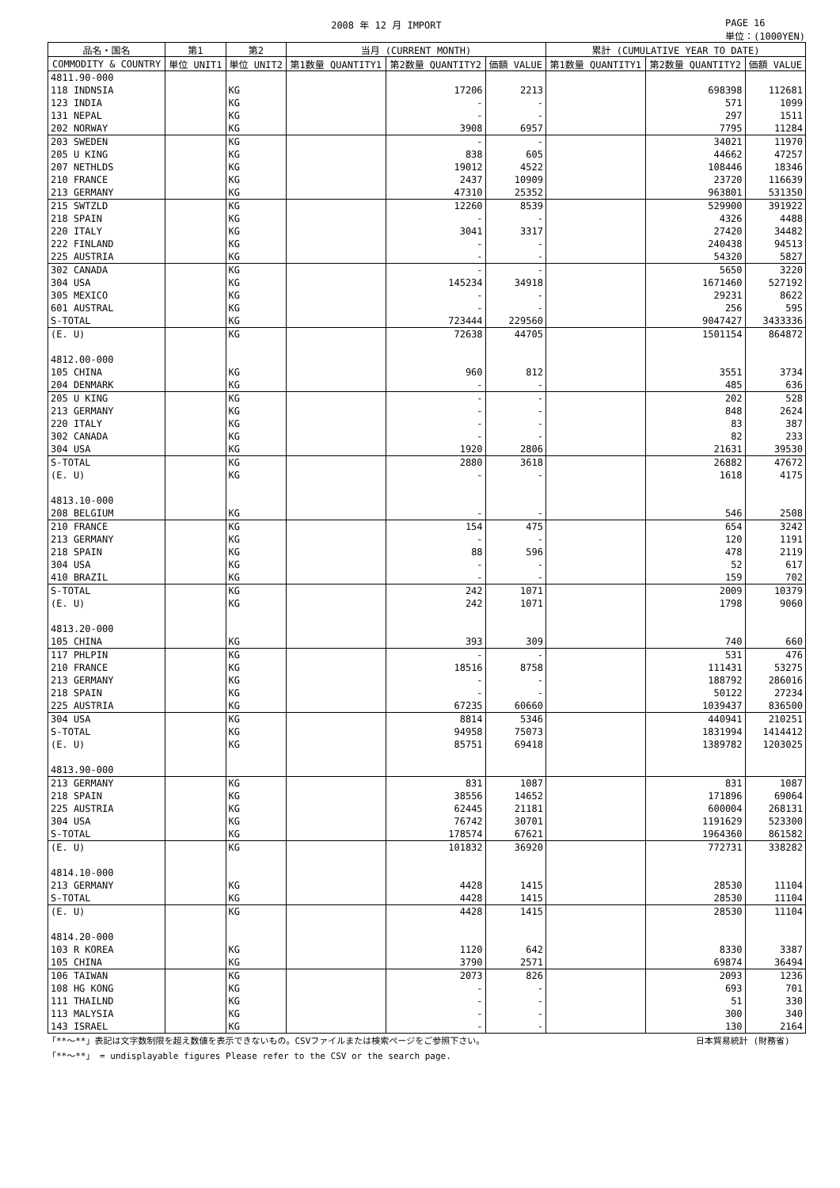2008 年 12 月 IMPORT PAGE 16
単位：(1000YEN)
| 品名・国名 | 第1 | 第2 | 当月 (CURRENT MONTH) | | | 累計 (CUMULATIVE YEAR TO DATE) | | |
| --- | --- | --- | --- | --- | --- | --- | --- | --- |
| COMMODITY & COUNTRY | 単位 UNIT1 | 単位 UNIT2 | 第1数量 QUANTITY1 | 第2数量 QUANTITY2 | 価額 VALUE | 第1数量 QUANTITY1 | 第2数量 QUANTITY2 | 価額 VALUE |
| 4811.90-000 | | | | | | | | |
| 118 INDNSIA | | KG | | 17206 | 2213 | | 698398 | 112681 |
| 123 INDIA | | KG | | - | - | | 571 | 1099 |
| 131 NEPAL | | KG | | - | - | | 297 | 1511 |
| 202 NORWAY | | KG | | 3908 | 6957 | | 7795 | 11284 |
| 203 SWEDEN | | KG | | - | - | | 34021 | 11970 |
| 205 U KING | | KG | | 838 | 605 | | 44662 | 47257 |
| 207 NETHLDS | | KG | | 19012 | 4522 | | 108446 | 18346 |
| 210 FRANCE | | KG | | 2437 | 10909 | | 23720 | 116639 |
| 213 GERMANY | | KG | | 47310 | 25352 | | 963801 | 531350 |
| 215 SWTZLD | | KG | | 12260 | 8539 | | 529900 | 391922 |
| 218 SPAIN | | KG | | - | - | | 4326 | 4488 |
| 220 ITALY | | KG | | 3041 | 3317 | | 27420 | 34482 |
| 222 FINLAND | | KG | | - | - | | 240438 | 94513 |
| 225 AUSTRIA | | KG | | - | - | | 54320 | 5827 |
| 302 CANADA | | KG | | - | - | | 5650 | 3220 |
| 304 USA | | KG | | 145234 | 34918 | | 1671460 | 527192 |
| 305 MEXICO | | KG | | - | - | | 29231 | 8622 |
| 601 AUSTRAL | | KG | | - | - | | 256 | 595 |
| S-TOTAL | | KG | | 723444 | 229560 | | 9047427 | 3433336 |
| (E. U) | | KG | | 72638 | 44705 | | 1501154 | 864872 |
| 4812.00-000 | | | | | | | | |
| 105 CHINA | | KG | | 960 | 812 | | 3551 | 3734 |
| 204 DENMARK | | KG | | - | - | | 485 | 636 |
| 205 U KING | | KG | | - | - | | 202 | 528 |
| 213 GERMANY | | KG | | - | - | | 848 | 2624 |
| 220 ITALY | | KG | | - | - | | 83 | 387 |
| 302 CANADA | | KG | | - | - | | 82 | 233 |
| 304 USA | | KG | | 1920 | 2806 | | 21631 | 39530 |
| S-TOTAL | | KG | | 2880 | 3618 | | 26882 | 47672 |
| (E. U) | | KG | | - | - | | 1618 | 4175 |
| 4813.10-000 | | | | | | | | |
| 208 BELGIUM | | KG | | - | - | | 546 | 2508 |
| 210 FRANCE | | KG | | 154 | 475 | | 654 | 3242 |
| 213 GERMANY | | KG | | - | - | | 120 | 1191 |
| 218 SPAIN | | KG | | 88 | 596 | | 478 | 2119 |
| 304 USA | | KG | | - | - | | 52 | 617 |
| 410 BRAZIL | | KG | | - | - | | 159 | 702 |
| S-TOTAL | | KG | | 242 | 1071 | | 2009 | 10379 |
| (E. U) | | KG | | 242 | 1071 | | 1798 | 9060 |
| 4813.20-000 | | | | | | | | |
| 105 CHINA | | KG | | 393 | 309 | | 740 | 660 |
| 117 PHLPIN | | KG | | - | - | | 531 | 476 |
| 210 FRANCE | | KG | | 18516 | 8758 | | 111431 | 53275 |
| 213 GERMANY | | KG | | - | - | | 188792 | 286016 |
| 218 SPAIN | | KG | | - | - | | 50122 | 27234 |
| 225 AUSTRIA | | KG | | 67235 | 60660 | | 1039437 | 836500 |
| 304 USA | | KG | | 8814 | 5346 | | 440941 | 210251 |
| S-TOTAL | | KG | | 94958 | 75073 | | 1831994 | 1414412 |
| (E. U) | | KG | | 85751 | 69418 | | 1389782 | 1203025 |
| 4813.90-000 | | | | | | | | |
| 213 GERMANY | | KG | | 831 | 1087 | | 831 | 1087 |
| 218 SPAIN | | KG | | 38556 | 14652 | | 171896 | 69064 |
| 225 AUSTRIA | | KG | | 62445 | 21181 | | 600004 | 268131 |
| 304 USA | | KG | | 76742 | 30701 | | 1191629 | 523300 |
| S-TOTAL | | KG | | 178574 | 67621 | | 1964360 | 861582 |
| (E. U) | | KG | | 101832 | 36920 | | 772731 | 338282 |
| 4814.10-000 | | | | | | | | |
| 213 GERMANY | | KG | | 4428 | 1415 | | 28530 | 11104 |
| S-TOTAL | | KG | | 4428 | 1415 | | 28530 | 11104 |
| (E. U) | | KG | | 4428 | 1415 | | 28530 | 11104 |
| 4814.20-000 | | | | | | | | |
| 103 R KOREA | | KG | | 1120 | 642 | | 8330 | 3387 |
| 105 CHINA | | KG | | 3790 | 2571 | | 69874 | 36494 |
| 106 TAIWAN | | KG | | 2073 | 826 | | 2093 | 1236 |
| 108 HG KONG | | KG | | - | - | | 693 | 701 |
| 111 THAILND | | KG | | - | - | | 51 | 330 |
| 113 MALYSIA | | KG | | - | - | | 300 | 340 |
| 143 ISRAEL | | KG | | - | - | | 130 | 2164 |
「**～**」表記は文字数制限を超え数値を表示できないもの。CSVファイルまたは検索ページをご参照下さい。 日本貿易統計 (財務省)
「**～**」 = undisplayable figures Please refer to the CSV or the search page.